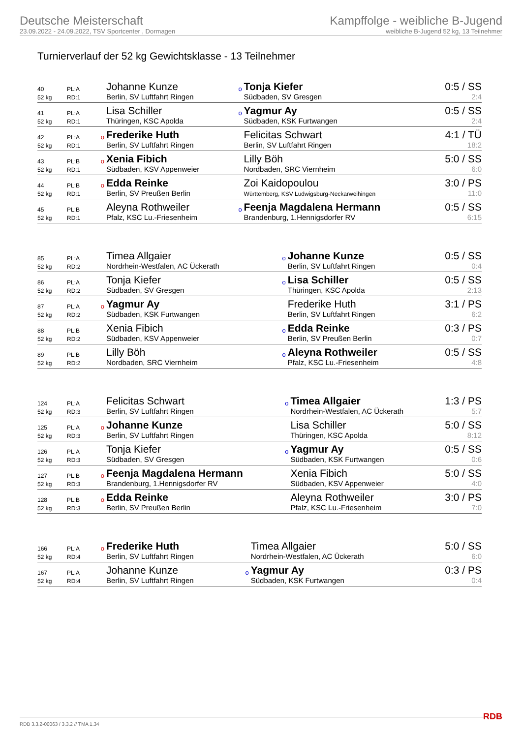Deutsche Meisterschaft
23.09.2022 - 24.09.2022, TSV Sportcenter , Dormagen
Kampffolge - weibliche B-Jugend
weibliche B-Jugend 52 kg, 13 Teilnehmer
Turnierverlauf der 52 kg Gewichtsklasse - 13 Teilnehmer
| 40 | PL:A | | Johanne Kunze | o | Tonja Kiefer | 0:5 / SS |
| 52 kg | RD:1 | | Berlin, SV Luftfahrt Ringen | | Südbaden, SV Gresgen | 2:4 |
| 41 | PL:A | | Lisa Schiller | o | Yagmur Ay | 0:5 / SS |
| 52 kg | RD:1 | | Thüringen, KSC Apolda | | Südbaden, KSK Furtwangen | 2:4 |
| 42 | PL:A | o | Frederike Huth | | Felicitas Schwart | 4:1 / TÜ |
| 52 kg | RD:1 | | Berlin, SV Luftfahrt Ringen | | Berlin, SV Luftfahrt Ringen | 18:2 |
| 43 | PL:B | o | Xenia Fibich | | Lilly Böh | 5:0 / SS |
| 52 kg | RD:1 | | Südbaden, KSV Appenweier | | Nordbaden, SRC Viernheim | 6:0 |
| 44 | PL:B | o | Edda Reinke | | Zoi Kaidopoulou | 3:0 / PS |
| 52 kg | RD:1 | | Berlin, SV Preußen Berlin | | Württemberg, KSV Ludwigsburg-Neckarweihingen | 11:0 |
| 45 | PL:B | | Aleyna Rothweiler | o | Feenja Magdalena Hermann | 0:5 / SS |
| 52 kg | RD:1 | | Pfalz, KSC Lu.-Friesenheim | | Brandenburg, 1.Hennigsdorfer RV | 6:15 |
| 85 | PL:A | | Timea Allgaier | o | Johanne Kunze | 0:5 / SS |
| 52 kg | RD:2 | | Nordrhein-Westfalen, AC Ückerath | | Berlin, SV Luftfahrt Ringen | 0:4 |
| 86 | PL:A | | Tonja Kiefer | o | Lisa Schiller | 0:5 / SS |
| 52 kg | RD:2 | | Südbaden, SV Gresgen | | Thüringen, KSC Apolda | 2:13 |
| 87 | PL:A | o | Yagmur Ay | | Frederike Huth | 3:1 / PS |
| 52 kg | RD:2 | | Südbaden, KSK Furtwangen | | Berlin, SV Luftfahrt Ringen | 6:2 |
| 88 | PL:B | | Xenia Fibich | o | Edda Reinke | 0:3 / PS |
| 52 kg | RD:2 | | Südbaden, KSV Appenweier | | Berlin, SV Preußen Berlin | 0:7 |
| 89 | PL:B | | Lilly Böh | o | Aleyna Rothweiler | 0:5 / SS |
| 52 kg | RD:2 | | Nordbaden, SRC Viernheim | | Pfalz, KSC Lu.-Friesenheim | 4:8 |
| 124 | PL:A | | Felicitas Schwart | o | Timea Allgaier | 1:3 / PS |
| 52 kg | RD:3 | | Berlin, SV Luftfahrt Ringen | | Nordrhein-Westfalen, AC Ückerath | 5:7 |
| 125 | PL:A | o | Johanne Kunze | | Lisa Schiller | 5:0 / SS |
| 52 kg | RD:3 | | Berlin, SV Luftfahrt Ringen | | Thüringen, KSC Apolda | 8:12 |
| 126 | PL:A | | Tonja Kiefer | o | Yagmur Ay | 0:5 / SS |
| 52 kg | RD:3 | | Südbaden, SV Gresgen | | Südbaden, KSK Furtwangen | 0:6 |
| 127 | PL:B | o | Feenja Magdalena Hermann | | Xenia Fibich | 5:0 / SS |
| 52 kg | RD:3 | | Brandenburg, 1.Hennigsdorfer RV | | Südbaden, KSV Appenweier | 4:0 |
| 128 | PL:B | o | Edda Reinke | | Aleyna Rothweiler | 3:0 / PS |
| 52 kg | RD:3 | | Berlin, SV Preußen Berlin | | Pfalz, KSC Lu.-Friesenheim | 7:0 |
| 166 | PL:A | o | Frederike Huth | | Timea Allgaier | 5:0 / SS |
| 52 kg | RD:4 | | Berlin, SV Luftfahrt Ringen | | Nordrhein-Westfalen, AC Ückerath | 6:0 |
| 167 | PL:A | | Johanne Kunze | o | Yagmur Ay | 0:3 / PS |
| 52 kg | RD:4 | | Berlin, SV Luftfahrt Ringen | | Südbaden, KSK Furtwangen | 0:4 |
RDB 3.3.2-00063 / 3.3.2 // TMA 1.34 RDB